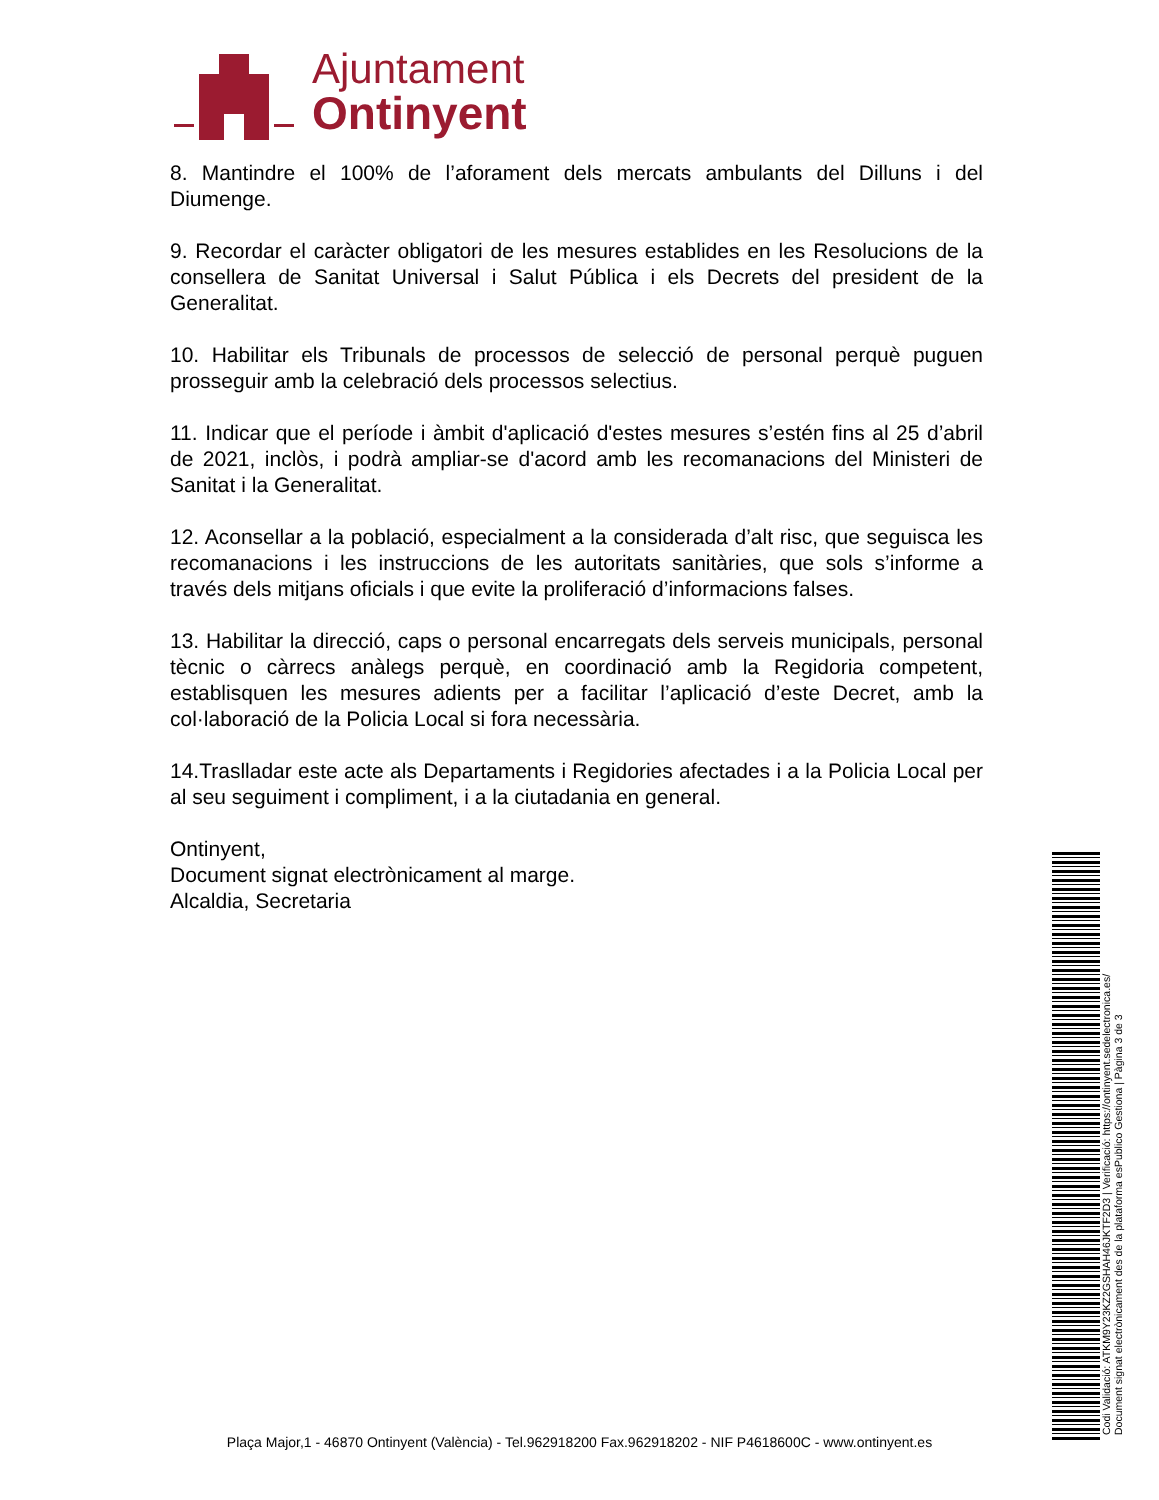Ajuntament
Ontinyent
8. Mantindre el 100% de l’aforament dels mercats ambulants del Dilluns i del Diumenge.
9. Recordar el caràcter obligatori de les mesures establides en les Resolucions de la consellera de Sanitat Universal i Salut Pública i els Decrets del president de la Generalitat.
10. Habilitar els Tribunals de processos de selecció de personal perquè puguen prosseguir amb la celebració dels processos selectius.
11. Indicar que el període i àmbit d'aplicació d'estes mesures s’estén fins al 25 d’abril de 2021, inclòs, i podrà ampliar-se d'acord amb les recomanacions del Ministeri de Sanitat i la Generalitat.
12. Aconsellar a la població, especialment a la considerada d’alt risc, que seguisca les recomanacions i les instruccions de les autoritats sanitàries, que sols s’informe a través dels mitjans oficials i que evite la proliferació d’informacions falses.
13. Habilitar la direcció, caps o personal encarregats dels serveis municipals, personal tècnic o càrrecs anàlegs perquè, en coordinació amb la Regidoria competent, establisquen les mesures adients per a facilitar l’aplicació d’este Decret, amb la col·laboració de la Policia Local si fora necessària.
14.Traslladar este acte als Departaments i Regidories afectades i a la Policia Local per al seu seguiment i compliment, i a la ciutadania en general.
Ontinyent,
Document signat electrònicament al marge.
Alcaldia, Secretaria
Codi Validació: ATKM9Y23KZ2GSHAH46JKTF2D3 | Verificació: https://ontinyent.sedelectronica.es/
Document signat electrònicament des de la plataforma esPublico Gestiona | Pàgina 3 de 3
Plaça Major,1 - 46870 Ontinyent (València) - Tel.962918200 Fax.962918202 - NIF P4618600C - www.ontinyent.es